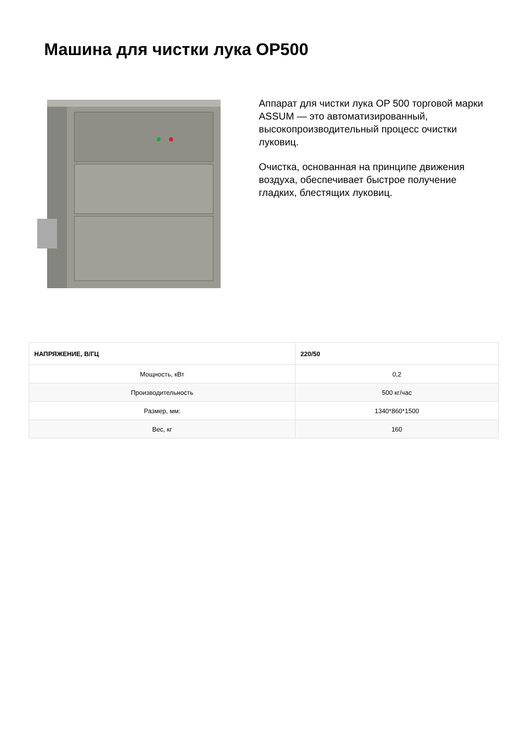Машина для чистки лука OP500
Аппарат для чистки лука OP 500 торговой марки ASSUM — это автоматизированный, высокопроизводительный процесс очистки луковиц.
Очистка, основанная на принципе движения воздуха, обеспечивает быстрое получение гладких, блестящих луковиц.
| НАПРЯЖЕНИЕ, В/ГЦ | 220/50 |
| --- | --- |
| Мощность, кВт | 0,2 |
| Производительность | 500 кг/час |
| Размер, мм: | 1340*860*1500 |
| Вес, кг | 160 |